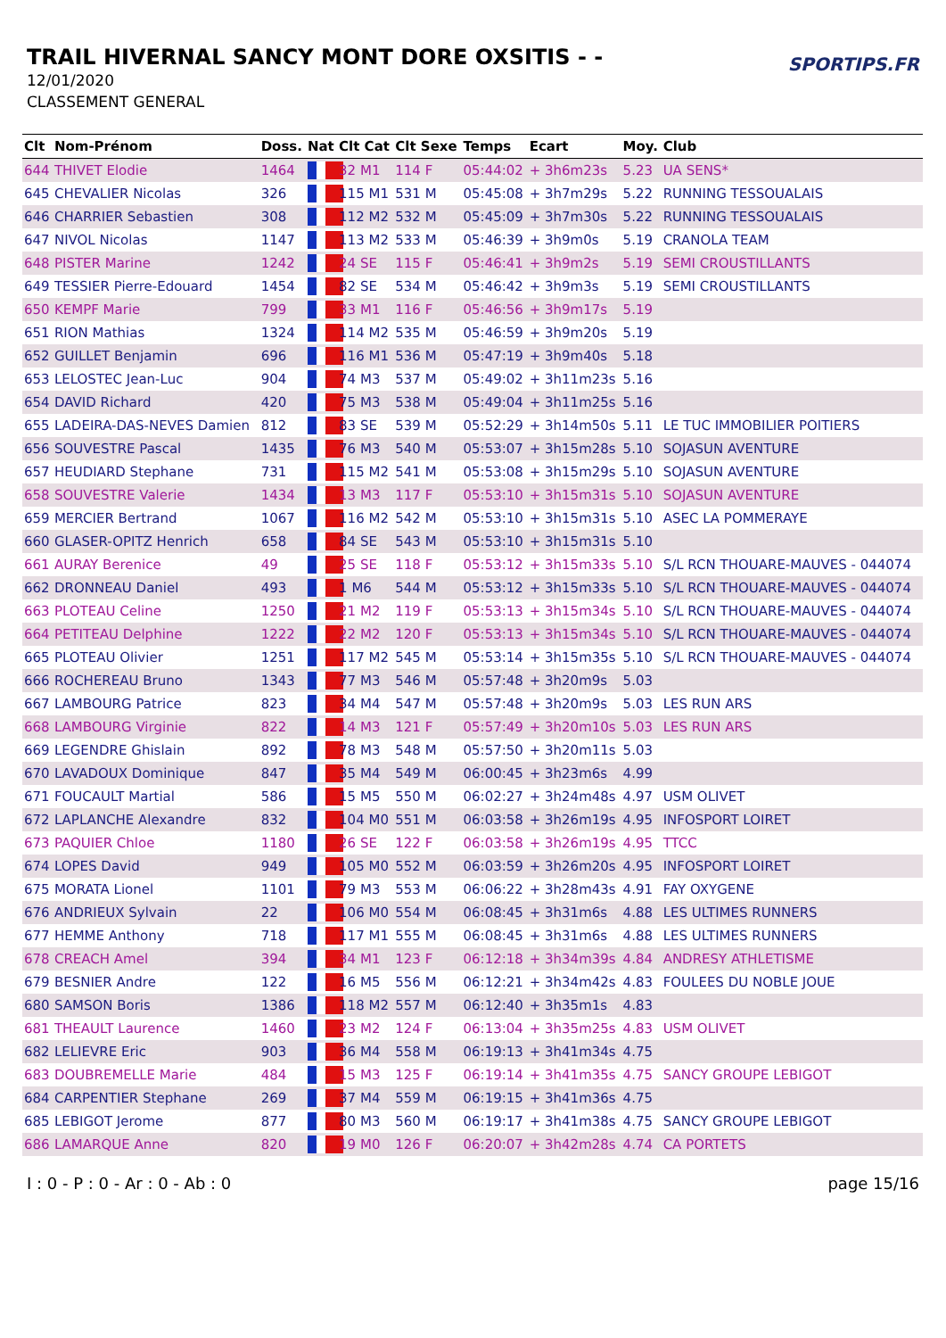TRAIL HIVERNAL SANCY MONT DORE OXSITIS - -
12/01/2020
CLASSEMENT GENERAL
SPORTIPS.FR
| Clt | Nom-Prénom | Doss. | Nat | Clt Cat | Clt Sexe | Temps | Ecart | Moy. | Club |
| --- | --- | --- | --- | --- | --- | --- | --- | --- | --- |
| 644 | THIVET Elodie | 1464 | | 32 M1 | 114 F | 05:44:02 | + 3h6m23s | 5.23 | UA SENS* |
| 645 | CHEVALIER Nicolas | 326 | | 115 M1 | 531 M | 05:45:08 | + 3h7m29s | 5.22 | RUNNING TESSOUALAIS |
| 646 | CHARRIER Sebastien | 308 | | 112 M2 | 532 M | 05:45:09 | + 3h7m30s | 5.22 | RUNNING TESSOUALAIS |
| 647 | NIVOL Nicolas | 1147 | | 113 M2 | 533 M | 05:46:39 | + 3h9m0s | 5.19 | CRANOLA TEAM |
| 648 | PISTER Marine | 1242 | | 24 SE | 115 F | 05:46:41 | + 3h9m2s | 5.19 | SEMI CROUSTILLANTS |
| 649 | TESSIER Pierre-Edouard | 1454 | | 82 SE | 534 M | 05:46:42 | + 3h9m3s | 5.19 | SEMI CROUSTILLANTS |
| 650 | KEMPF Marie | 799 | | 33 M1 | 116 F | 05:46:56 | + 3h9m17s | 5.19 | |
| 651 | RION Mathias | 1324 | | 114 M2 | 535 M | 05:46:59 | + 3h9m20s | 5.19 | |
| 652 | GUILLET Benjamin | 696 | | 116 M1 | 536 M | 05:47:19 | + 3h9m40s | 5.18 | |
| 653 | LELOSTEC Jean-Luc | 904 | | 74 M3 | 537 M | 05:49:02 | + 3h11m23s | 5.16 | |
| 654 | DAVID Richard | 420 | | 75 M3 | 538 M | 05:49:04 | + 3h11m25s | 5.16 | |
| 655 | LADEIRA-DAS-NEVES Damien | 812 | | 83 SE | 539 M | 05:52:29 | + 3h14m50s | 5.11 | LE TUC IMMOBILIER POITIERS |
| 656 | SOUVESTRE Pascal | 1435 | | 76 M3 | 540 M | 05:53:07 | + 3h15m28s | 5.10 | SOJASUN AVENTURE |
| 657 | HEUDIARD Stephane | 731 | | 115 M2 | 541 M | 05:53:08 | + 3h15m29s | 5.10 | SOJASUN AVENTURE |
| 658 | SOUVESTRE Valerie | 1434 | | 13 M3 | 117 F | 05:53:10 | + 3h15m31s | 5.10 | SOJASUN AVENTURE |
| 659 | MERCIER Bertrand | 1067 | | 116 M2 | 542 M | 05:53:10 | + 3h15m31s | 5.10 | ASEC LA POMMERAYE |
| 660 | GLASER-OPITZ Henrich | 658 | | 84 SE | 543 M | 05:53:10 | + 3h15m31s | 5.10 | |
| 661 | AURAY Berenice | 49 | | 25 SE | 118 F | 05:53:12 | + 3h15m33s | 5.10 | S/L RCN THOUARE-MAUVES - 044074 |
| 662 | DRONNEAU Daniel | 493 | | 1 M6 | 544 M | 05:53:12 | + 3h15m33s | 5.10 | S/L RCN THOUARE-MAUVES - 044074 |
| 663 | PLOTEAU Celine | 1250 | | 21 M2 | 119 F | 05:53:13 | + 3h15m34s | 5.10 | S/L RCN THOUARE-MAUVES - 044074 |
| 664 | PETITEAU Delphine | 1222 | | 22 M2 | 120 F | 05:53:13 | + 3h15m34s | 5.10 | S/L RCN THOUARE-MAUVES - 044074 |
| 665 | PLOTEAU Olivier | 1251 | | 117 M2 | 545 M | 05:53:14 | + 3h15m35s | 5.10 | S/L RCN THOUARE-MAUVES - 044074 |
| 666 | ROCHEREAU Bruno | 1343 | | 77 M3 | 546 M | 05:57:48 | + 3h20m9s | 5.03 | |
| 667 | LAMBOURG Patrice | 823 | | 34 M4 | 547 M | 05:57:48 | + 3h20m9s | 5.03 | LES RUN ARS |
| 668 | LAMBOURG Virginie | 822 | | 14 M3 | 121 F | 05:57:49 | + 3h20m10s | 5.03 | LES RUN ARS |
| 669 | LEGENDRE Ghislain | 892 | | 78 M3 | 548 M | 05:57:50 | + 3h20m11s | 5.03 | |
| 670 | LAVADOUX Dominique | 847 | | 35 M4 | 549 M | 06:00:45 | + 3h23m6s | 4.99 | |
| 671 | FOUCAULT Martial | 586 | | 15 M5 | 550 M | 06:02:27 | + 3h24m48s | 4.97 | USM OLIVET |
| 672 | LAPLANCHE Alexandre | 832 | | 104 M0 | 551 M | 06:03:58 | + 3h26m19s | 4.95 | INFOSPORT LOIRET |
| 673 | PAQUIER Chloe | 1180 | | 26 SE | 122 F | 06:03:58 | + 3h26m19s | 4.95 | TTCC |
| 674 | LOPES David | 949 | | 105 M0 | 552 M | 06:03:59 | + 3h26m20s | 4.95 | INFOSPORT LOIRET |
| 675 | MORATA Lionel | 1101 | | 79 M3 | 553 M | 06:06:22 | + 3h28m43s | 4.91 | FAY OXYGENE |
| 676 | ANDRIEUX Sylvain | 22 | | 106 M0 | 554 M | 06:08:45 | + 3h31m6s | 4.88 | LES ULTIMES RUNNERS |
| 677 | HEMME Anthony | 718 | | 117 M1 | 555 M | 06:08:45 | + 3h31m6s | 4.88 | LES ULTIMES RUNNERS |
| 678 | CREACH Amel | 394 | | 34 M1 | 123 F | 06:12:18 | + 3h34m39s | 4.84 | ANDRESY ATHLETISME |
| 679 | BESNIER Andre | 122 | | 16 M5 | 556 M | 06:12:21 | + 3h34m42s | 4.83 | FOULEES DU NOBLE JOUE |
| 680 | SAMSON Boris | 1386 | | 118 M2 | 557 M | 06:12:40 | + 3h35m1s | 4.83 | |
| 681 | THEAULT Laurence | 1460 | | 23 M2 | 124 F | 06:13:04 | + 3h35m25s | 4.83 | USM OLIVET |
| 682 | LELIEVRE Eric | 903 | | 36 M4 | 558 M | 06:19:13 | + 3h41m34s | 4.75 | |
| 683 | DOUBREMELLE Marie | 484 | | 15 M3 | 125 F | 06:19:14 | + 3h41m35s | 4.75 | SANCY GROUPE LEBIGOT |
| 684 | CARPENTIER Stephane | 269 | | 37 M4 | 559 M | 06:19:15 | + 3h41m36s | 4.75 | |
| 685 | LEBIGOT Jerome | 877 | | 80 M3 | 560 M | 06:19:17 | + 3h41m38s | 4.75 | SANCY GROUPE LEBIGOT |
| 686 | LAMARQUE Anne | 820 | | 19 M0 | 126 F | 06:20:07 | + 3h42m28s | 4.74 | CA PORTETS |
I : 0 - P : 0 - Ar : 0 - Ab : 0 page 15/16